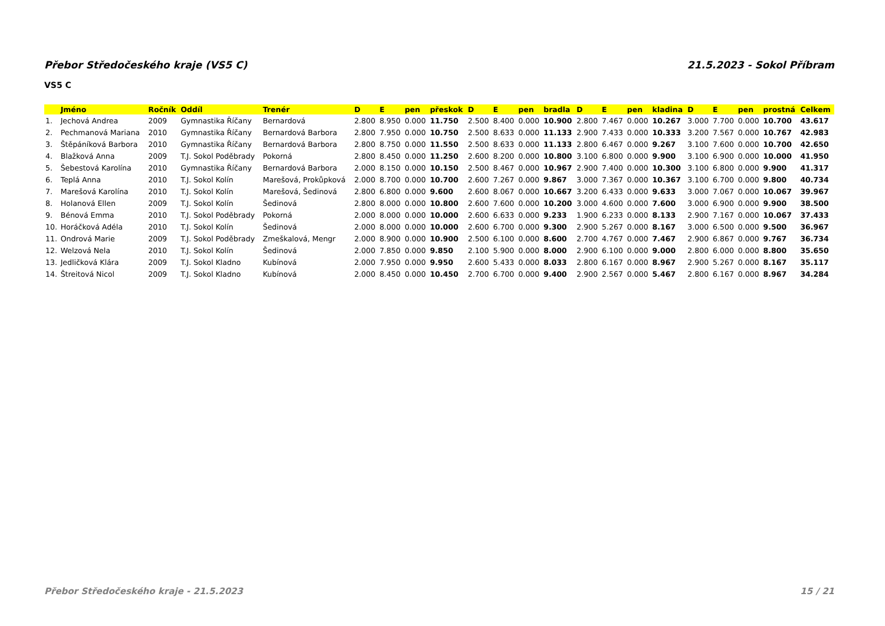Přebor Středočeského kraje (VS5 C) 21.5.2023 - Sokol Příbram
VS5 C
| | Jméno | Ročník | Oddíl | Trenér | D | E | pen | přeskok | D | E | pen | bradla | D | E | pen | kladina | D | E | pen | prostná | Celkem |
| --- | --- | --- | --- | --- | --- | --- | --- | --- | --- | --- | --- | --- | --- | --- | --- | --- | --- | --- | --- | --- | --- |
| 1. | Jechová Andrea | 2009 | Gymnastika Říčany | Bernardová | 2.800 | 8.950 | 0.000 | 11.750 | 2.500 | 8.400 | 0.000 | 10.900 | 2.800 | 7.467 | 0.000 | 10.267 | 3.000 | 7.700 | 0.000 | 10.700 | 43.617 |
| 2. | Pechmanová Mariana | 2010 | Gymnastika Říčany | Bernardová Barbora | 2.800 | 7.950 | 0.000 | 10.750 | 2.500 | 8.633 | 0.000 | 11.133 | 2.900 | 7.433 | 0.000 | 10.333 | 3.200 | 7.567 | 0.000 | 10.767 | 42.983 |
| 3. | Štěpáníková Barbora | 2010 | Gymnastika Říčany | Bernardová Barbora | 2.800 | 8.750 | 0.000 | 11.550 | 2.500 | 8.633 | 0.000 | 11.133 | 2.800 | 6.467 | 0.000 | 9.267 | 3.100 | 7.600 | 0.000 | 10.700 | 42.650 |
| 4. | Blažková Anna | 2009 | T.J. Sokol Poděbrady | Pokorná | 2.800 | 8.450 | 0.000 | 11.250 | 2.600 | 8.200 | 0.000 | 10.800 | 3.100 | 6.800 | 0.000 | 9.900 | 3.100 | 6.900 | 0.000 | 10.000 | 41.950 |
| 5. | Šebestová Karolína | 2010 | Gymnastika Říčany | Bernardová Barbora | 2.000 | 8.150 | 0.000 | 10.150 | 2.500 | 8.467 | 0.000 | 10.967 | 2.900 | 7.400 | 0.000 | 10.300 | 3.100 | 6.800 | 0.000 | 9.900 | 41.317 |
| 6. | Teplá Anna | 2010 | T.J. Sokol Kolín | Marešová, Prokůpková | 2.000 | 8.700 | 0.000 | 10.700 | 2.600 | 7.267 | 0.000 | 9.867 | 3.000 | 7.367 | 0.000 | 10.367 | 3.100 | 6.700 | 0.000 | 9.800 | 40.734 |
| 7. | Marešová Karolína | 2010 | T.J. Sokol Kolín | Marešová, Šedinová | 2.800 | 6.800 | 0.000 | 9.600 | 2.600 | 8.067 | 0.000 | 10.667 | 3.200 | 6.433 | 0.000 | 9.633 | 3.000 | 7.067 | 0.000 | 10.067 | 39.967 |
| 8. | Holanová Ellen | 2009 | T.J. Sokol Kolín | Šedinová | 2.800 | 8.000 | 0.000 | 10.800 | 2.600 | 7.600 | 0.000 | 10.200 | 3.000 | 4.600 | 0.000 | 7.600 | 3.000 | 6.900 | 0.000 | 9.900 | 38.500 |
| 9. | Bénová Emma | 2010 | T.J. Sokol Poděbrady | Pokorná | 2.000 | 8.000 | 0.000 | 10.000 | 2.600 | 6.633 | 0.000 | 9.233 | 1.900 | 6.233 | 0.000 | 8.133 | 2.900 | 7.167 | 0.000 | 10.067 | 37.433 |
| 10. | Horáčková Adéla | 2010 | T.J. Sokol Kolín | Šedinová | 2.000 | 8.000 | 0.000 | 10.000 | 2.600 | 6.700 | 0.000 | 9.300 | 2.900 | 5.267 | 0.000 | 8.167 | 3.000 | 6.500 | 0.000 | 9.500 | 36.967 |
| 11. | Ondrová Marie | 2009 | T.J. Sokol Poděbrady | Zmeškalová, Mengr | 2.000 | 8.900 | 0.000 | 10.900 | 2.500 | 6.100 | 0.000 | 8.600 | 2.700 | 4.767 | 0.000 | 7.467 | 2.900 | 6.867 | 0.000 | 9.767 | 36.734 |
| 12. | Welzová Nela | 2010 | T.J. Sokol Kolín | Šedinová | 2.000 | 7.850 | 0.000 | 9.850 | 2.100 | 5.900 | 0.000 | 8.000 | 2.900 | 6.100 | 0.000 | 9.000 | 2.800 | 6.000 | 0.000 | 8.800 | 35.650 |
| 13. | Jedličková Klára | 2009 | T.J. Sokol Kladno | Kubínová | 2.000 | 7.950 | 0.000 | 9.950 | 2.600 | 5.433 | 0.000 | 8.033 | 2.800 | 6.167 | 0.000 | 8.967 | 2.900 | 5.267 | 0.000 | 8.167 | 35.117 |
| 14. | Štreitová Nicol | 2009 | T.J. Sokol Kladno | Kubínová | 2.000 | 8.450 | 0.000 | 10.450 | 2.700 | 6.700 | 0.000 | 9.400 | 2.900 | 2.567 | 0.000 | 5.467 | 2.800 | 6.167 | 0.000 | 8.967 | 34.284 |
Přebor Středočeského kraje - 21.5.2023 15 / 21